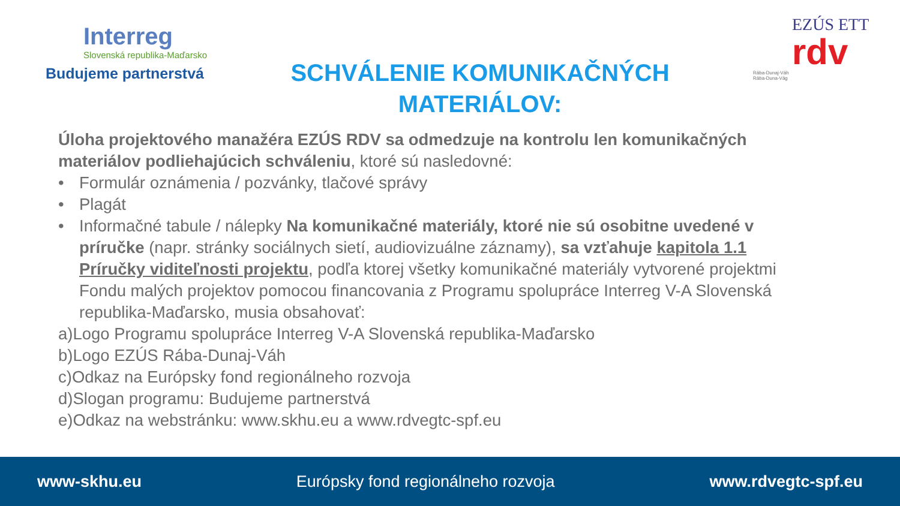Interreg
Slovenská republika-Maďarsko
Budujeme partnerstvá
EZÚS ETT
rdv
Rába-Dunaj-Váh
Rába-Duna-Vág
SCHVÁLENIE KOMUNIKAČNÝCH MATERIÁLOV:
Úloha projektového manažéra EZÚS RDV sa odmedzuje na kontrolu len komunikačných materiálov podliehajúcich schváleniu, ktoré sú nasledovné:
• Formulár oznámenia / pozvánky, tlačové správy
• Plagát
• Informačné tabule / nálepky Na komunikačné materiály, ktoré nie sú osobitne uvedené v príručke (napr. stránky sociálnych sietí, audiovizuálne záznamy), sa vzťahuje kapitola 1.1 Príručky viditeľnosti projektu, podľa ktorej všetky komunikačné materiály vytvorené projektmi Fondu malých projektov pomocou financovania z Programu spolupráce Interreg V-A Slovenská republika-Maďarsko, musia obsahovať:
a)Logo Programu spolupráce Interreg V-A Slovenská republika-Maďarsko
b)Logo EZÚS Rába-Dunaj-Váh
c)Odkaz na Európsky fond regionálneho rozvoja
d)Slogan programu: Budujeme partnerstvá
e)Odkaz na webstránku: www.skhu.eu a www.rdvegtc-spf.eu
www-skhu.eu Európsky fond regionálneho rozvoja www.rdvegtc-spf.eu